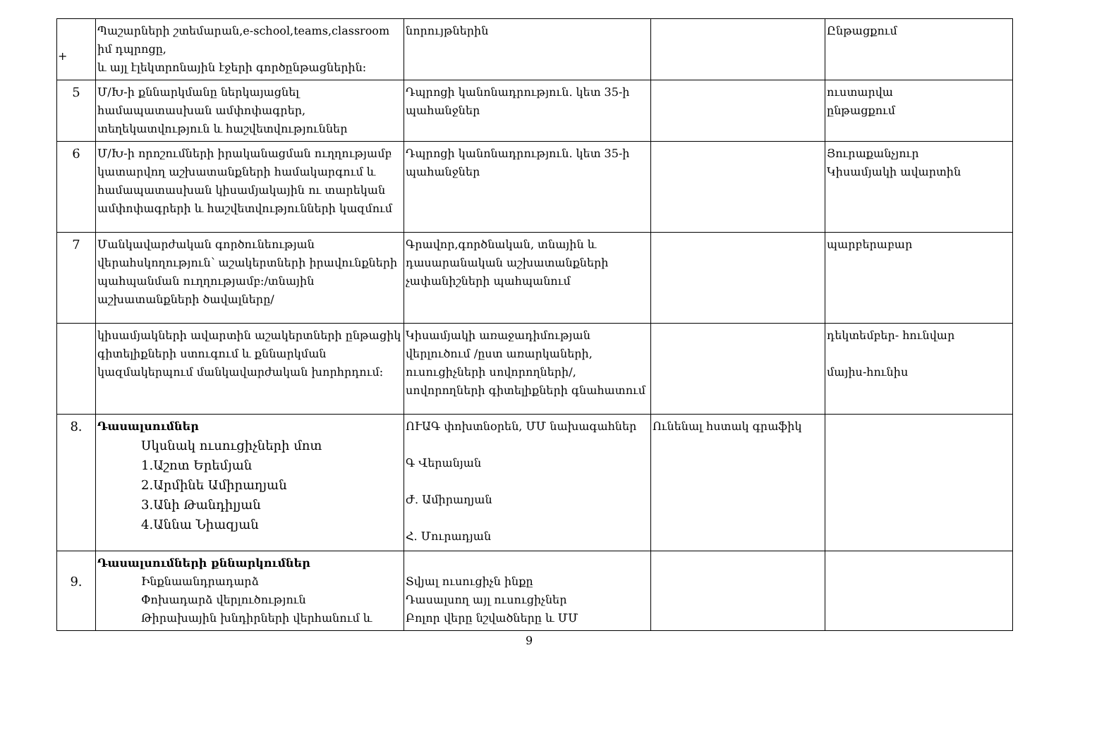+
| | Պաշարների շտեմարան,e-school,teams,classroom իմ դպրոցը, և այլ էլեկտրոնային էջերի գործընթացներին: | նորույթներին | | Ընթացքում |
| 5 | Մ/Խ-ի քննարկմանը ներկայացնել համապատասխան ամփոփագրեր, տեղեկատվություն և հաշվետվություններ | Դպրոցի կանոնադրություն. կետ 35-ի պահանջներ | | ուստարվա ընթացքում |
| 6 | Մ/Խ-ի որոշումների իրականացման ուղղությամբ կատարվող աշխատանքների համակարգում և համապատասխան կիսամյակային ու տարեկան ամփոփագրերի և հաշվետվությունների կազմում | Դպրոցի կանոնադրություն. կետ 35-ի պահանջներ | | Յուրաքանչյուր Կիսամյակի ավարտին |
| 7 | Մանկավարժական գործունեության վերահսկողություն՝ աշակերտների իրավունքների պահպանման ուղղությամբ:/տնային աշխատանքների ծավալները/ | Գրավոր,գործնական, տնային և դասարանական աշխատանքների չափանիշների պահպանում | | պարբերաբար |
| | կիսամյակների ավարտին աշակերտների ընթացիկ գիտելիքների ստուգում և քննարկման կազմակերպում մանկավարժական խորհրդում: | Կիսամյակի առաջադիմության վերլուծում /ըստ առարկաների, ուսուցիչների սովորողների/, սովորողների գիտելիքների գնահատում | | դեկտեմբեր- հունվար մայիս-հունիս |
| 8. | Դասալսումներ Սկսնակ ուսուցիչների մոտ 1.Աշոտ Երեմյան 2.Արմինե Ամիրաղյան 3.Անի Թանդիլյան 4.Աննա Նիազյան | ՈՒԱԳ փոխտնօրեն, ՄՄ նախագահներ Գ Վերանյան Ժ. Ամիրաղյան Հ. Մուրադյան | Ունենալ հստակ գրաֆիկ | |
| 9. | Դասալսումների քննարկումներ Ինքնաանդրադարձ Փոխադարձ վերլուծություն Թիրախային խնդիրների վերհանում և | Տվյալ ուսուցիչն ինքը Դասալսող այլ ուսուցիչներ Բոլոր վերը նշվածները և ՄՄ | | |
9